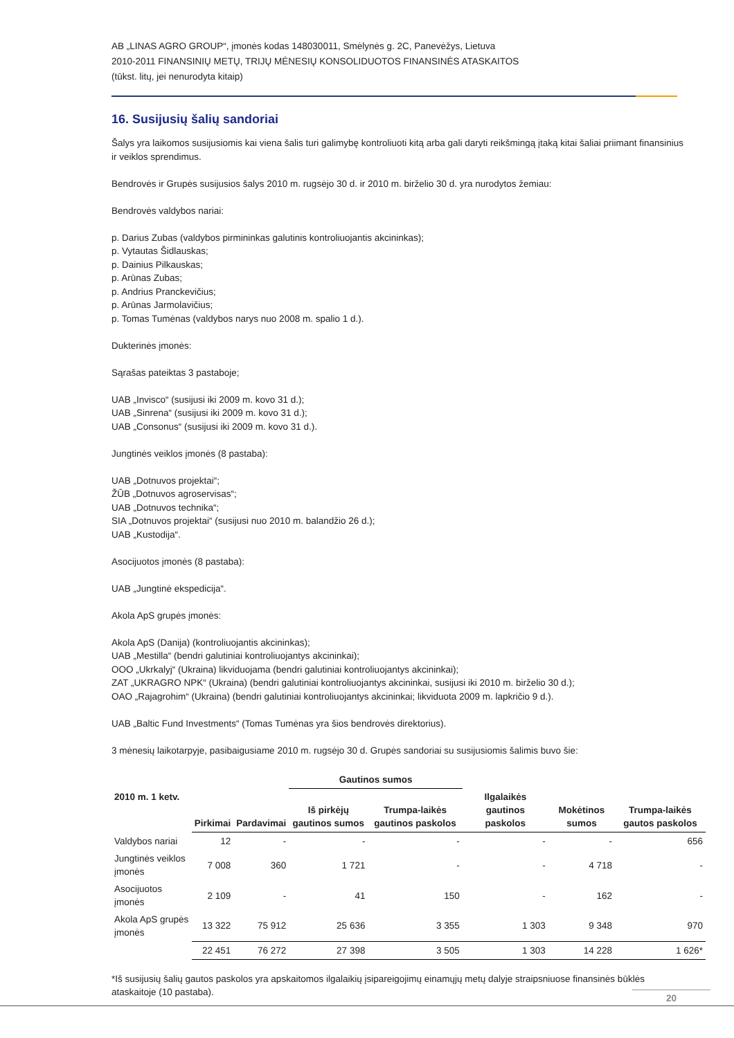AB „LINAS AGRO GROUP“, įmonės kodas 148030011, Smėlynės g. 2C, Panevėžys, Lietuva
2010-2011 FINANSINIŲ METŲ, TRIJŲ MĖNESIŲ KONSOLIDUOTOS FINANSINĖS ATASKAITOS
(tūkst. litų, jei nenurodyta kitaip)
16. Susijusių šalių sandoriai
Šalys yra laikomos susijusiomis kai viena šalis turi galimybę kontroliuoti kitą arba gali daryti reikšmingą įtaką kitai šaliai priimant finansinius ir veiklos sprendimus.
Bendrovės ir Grupės susijusios šalys 2010 m. rugsėjo 30 d. ir 2010 m. birželio 30 d. yra nurodytos žemiau:
Bendrovės valdybos nariai:
p. Darius Zubas (valdybos pirmininkas galutinis kontroliuojantis akcininkas);
p. Vytautas Šidlauskas;
p. Dainius Pilkauskas;
p. Arūnas Zubas;
p. Andrius Pranckevičius;
p. Arūnas Jarmolavičius;
p. Tomas Tumėnas (valdybos narys nuo 2008 m. spalio 1 d.).
Dukterinės įmonės:
Sąrašas pateiktas 3 pastaboje;
UAB „Invisco“ (susijusi iki 2009 m. kovo 31 d.);
UAB „Sinrena“ (susijusi iki 2009 m. kovo 31 d.);
UAB „Consonus“ (susijusi iki 2009 m. kovo 31 d.).
Jungtinės veiklos įmonės (8 pastaba):
UAB „Dotnuvos projektai“;
ŽŪB „Dotnuvos agroservisas“;
UAB „Dotnuvos technika“;
SIA „Dotnuvos projektai“ (susijusi nuo 2010 m. balandžio 26 d.);
UAB „Kustodija“.
Asocijuotos įmonės (8 pastaba):
UAB „Jungtinė ekspedicija“.
Akola ApS grupės įmonės:
Akola ApS (Danija) (kontroliuojantis akcininkas);
UAB „Mestilla“ (bendri galutiniai kontroliuojantys akcininkai);
OOO „Ukrkalyj“ (Ukraina) likviduojama (bendri galutiniai kontroliuojantys akcininkai);
ZAT „UKRAGRO NPK“ (Ukraina) (bendri galutiniai kontroliuojantys akcininkai, susijusi iki 2010 m. birželio 30 d.);
OAO „Rajagrohim“ (Ukraina) (bendri galutiniai kontroliuojantys akcininkai; likviduota 2009 m. lapkričio 9 d.).
UAB „Baltic Fund Investments“ (Tomas Tumėnas yra šios bendrovės direktorius).
3 mėnesių laikotarpyje, pasibaigusiame 2010 m. rugsėjo 30 d. Grupės sandoriai su susijusiomis šalimis buvo šie:
| | | | Gautinos sumos | | | | |
| --- | --- | --- | --- | --- | --- | --- | --- |
| 2010 m. 1 ketv. | Pirkimai | Pardavimai | Iš pirkėjų gautinos sumos | Trumpa-laikės gautinos paskolos | Ilgalaikės gautinos paskolos | Mokėtinos sumos | Trumpa-laikės gautos paskolos |
| Valdybos nariai | 12 | - | - | - | - | - | 656 |
| Jungtinės veiklos įmonės | 7 008 | 360 | 1 721 | - | - | 4 718 | - |
| Asocijuotos įmonės | 2 109 | - | 41 | 150 | - | 162 | - |
| Akola ApS grupės įmonės | 13 322 | 75 912 | 25 636 | 3 355 | 1 303 | 9 348 | 970 |
| | 22 451 | 76 272 | 27 398 | 3 505 | 1 303 | 14 228 | 1 626* |
*Iš susijusių šalių gautos paskolos yra apskaitomos ilgalaikių įsipareigojimų einamųjų metų dalyje straipsniuose finansinės būklės ataskaitoje (10 pastaba).
20